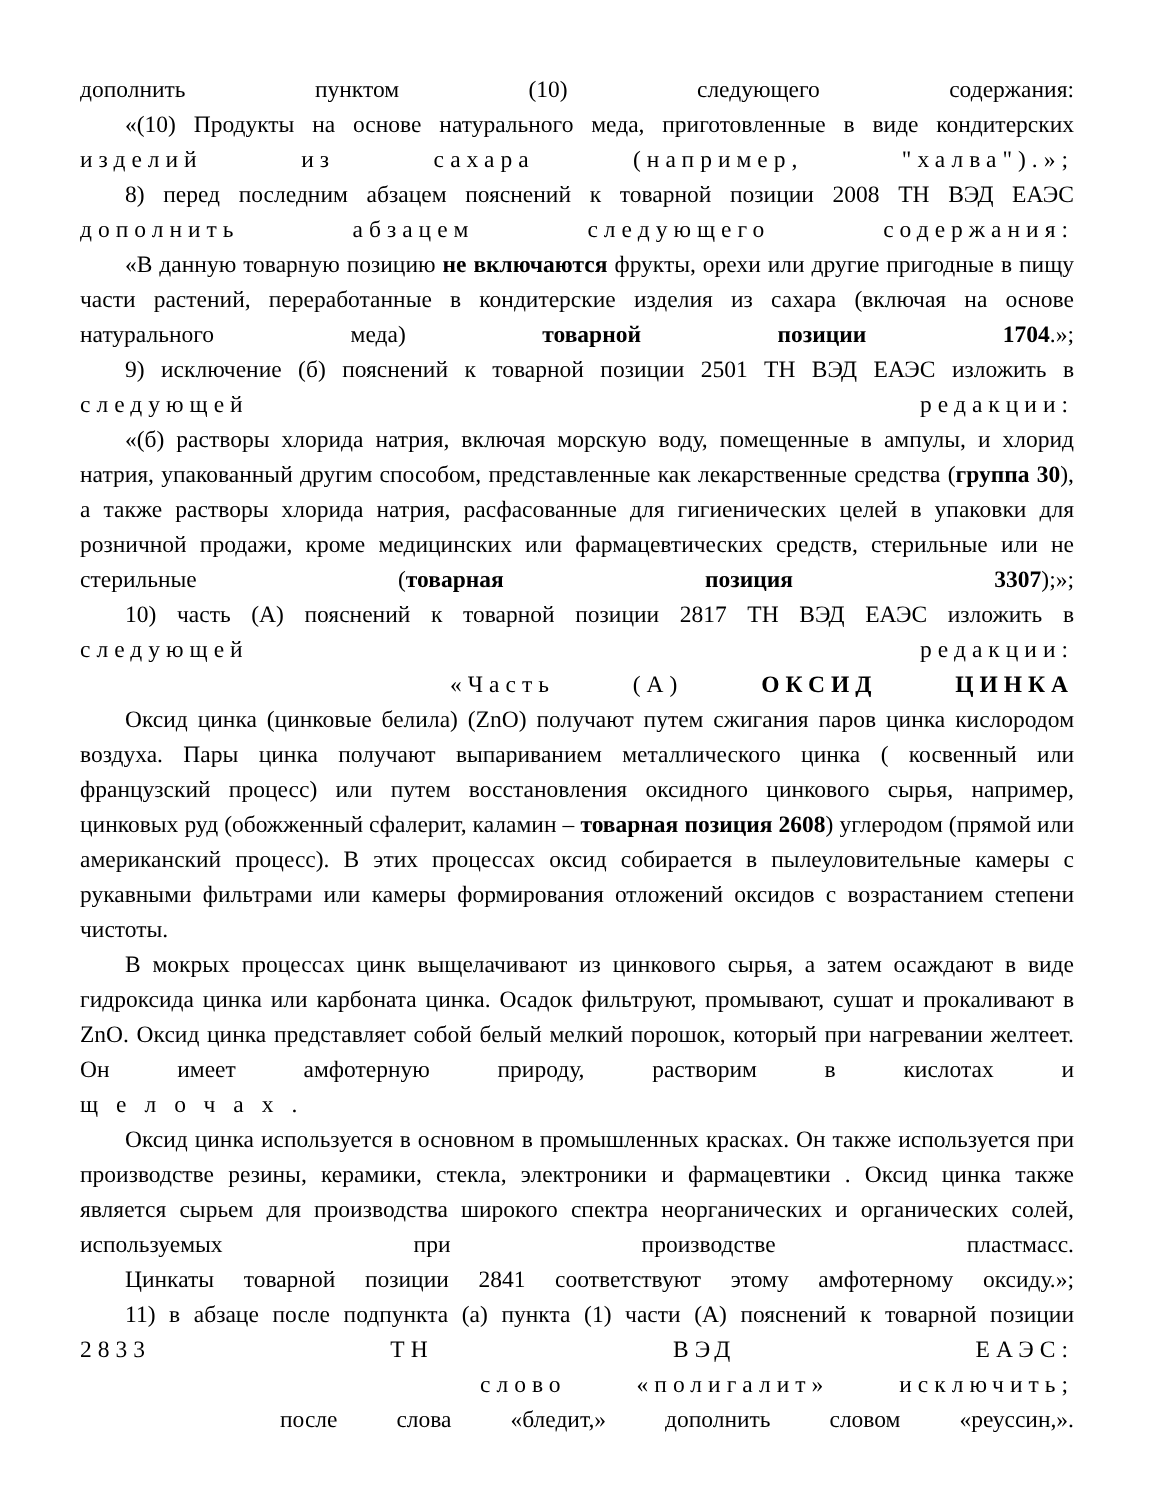дополнить пунктом (10) следующего содержания:
«(10) Продукты на основе натурального меда, приготовленные в виде кондитерских
изделий из сахара (например, "халва").»;
8) перед последним абзацем пояснений к товарной позиции 2008 ТН ВЭД ЕАЭС
дополнить абзацем следующего содержания:
«В данную товарную позицию не включаются фрукты, орехи или другие пригодные в пищу части растений, переработанные в кондитерские изделия из сахара (включая на основе натурального меда) товарной позиции 1704.»;
9) исключение (б) пояснений к товарной позиции 2501 ТН ВЭД ЕАЭС изложить в
следующей редакции:
«(б) растворы хлорида натрия, включая морскую воду, помещенные в ампулы, и хлорид натрия, упакованный другим способом, представленные как лекарственные средства (группа 30), а также растворы хлорида натрия, расфасованные для гигиенических целей в упаковки для розничной продажи, кроме медицинских или фармацевтических средств, стерильные или не стерильные (товарная позиция 3307);»;
10) часть (А) пояснений к товарной позиции 2817 ТН ВЭД ЕАЭС изложить в
следующей редакции:
«Часть (А) ОКСИД ЦИНКА
Оксид цинка (цинковые белила) (ZnO) получают путем сжигания паров цинка кислородом воздуха. Пары цинка получают выпариванием металлического цинка ( косвенный или французский процесс) или путем восстановления оксидного цинкового сырья, например, цинковых руд (обожженный сфалерит, каламин – товарная позиция 2608) углеродом (прямой или американский процесс). В этих процессах оксид собирается в пылеуловительные камеры с рукавными фильтрами или камеры формирования отложений оксидов с возрастанием степени чистоты.
В мокрых процессах цинк выщелачивают из цинкового сырья, а затем осаждают в виде гидроксида цинка или карбоната цинка. Осадок фильтруют, промывают, сушат и прокаливают в ZnO. Оксид цинка представляет собой белый мелкий порошок, который при нагревании желтеет. Он имеет амфотерную природу, растворим в кислотах и
щелочах.
Оксид цинка используется в основном в промышленных красках. Он также используется при производстве резины, керамики, стекла, электроники и фармацевтики . Оксид цинка также является сырьем для производства широкого спектра неорганических и органических солей, используемых при производстве пластмасс.
Цинкаты товарной позиции 2841 соответствуют этому амфотерному оксиду.»;
11) в абзаце после подпункта (а) пункта (1) части (А) пояснений к товарной позиции
2833 ТН ВЭД ЕАЭС:
слово «полигалит» исключить;
после слова «бледит,» дополнить словом «реуссин,».